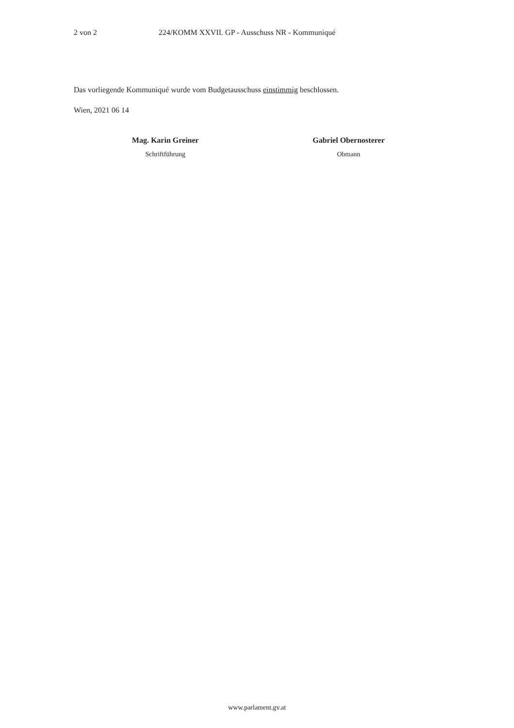2 von 2 224/KOMM XXVII. GP - Ausschuss NR - Kommuniqué
Das vorliegende Kommuniqué wurde vom Budgetausschuss einstimmig beschlossen.
Wien, 2021 06 14
Mag. Karin Greiner
Schriftführung
Gabriel Obernosterer
Obmann
www.parlament.gv.at